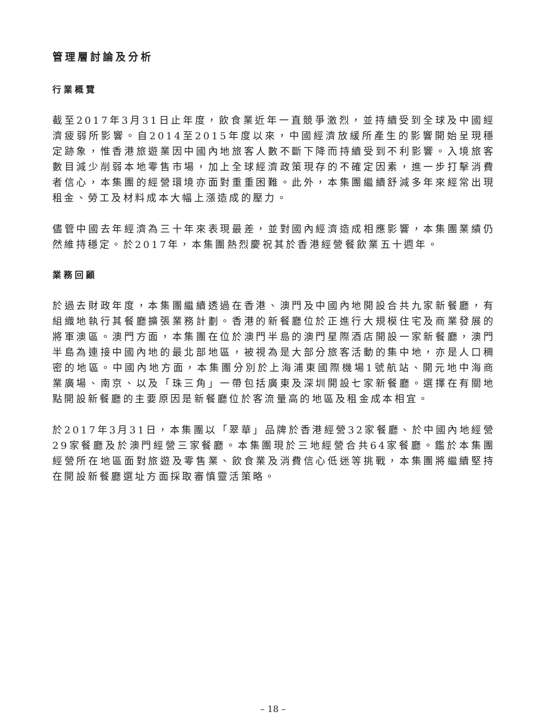管理層討論及分析
行業概覽
截至2017年3月31日止年度，飲食業近年一直競爭激烈，並持續受到全球及中國經濟疲弱所影響。自2014至2015年度以來，中國經濟放緩所產生的影響開始呈現穩定跡象，惟香港旅遊業因中國內地旅客人數不斷下降而持續受到不利影響。入境旅客數目減少削弱本地零售市場，加上全球經濟政策現存的不確定因素，進一步打擊消費者信心，本集團的經營環境亦面對重重困難。此外，本集團繼續舒減多年來經常出現租金、勞工及材料成本大幅上漲造成的壓力。
儘管中國去年經濟為三十年來表現最差，並對國內經濟造成相應影響，本集團業績仍然維持穩定。於2017年，本集團熱烈慶祝其於香港經營餐飲業五十週年。
業務回顧
於過去財政年度，本集團繼續透過在香港、澳門及中國內地開設合共九家新餐廳，有組織地執行其餐廳擴張業務計劃。香港的新餐廳位於正進行大規模住宅及商業發展的將軍澳區。澳門方面，本集團在位於澳門半島的澳門星際酒店開設一家新餐廳，澳門半島為連接中國內地的最北部地區，被視為是大部分旅客活動的集中地，亦是人口稠密的地區。中國內地方面，本集團分別於上海浦東國際機場1號航站、開元地中海商業廣場、南京、以及「珠三角」一帶包括廣東及深圳開設七家新餐廳。選擇在有關地點開設新餐廳的主要原因是新餐廳位於客流量高的地區及租金成本相宜。
於2017年3月31日，本集團以「翠華」品牌於香港經營32家餐廳、於中國內地經營29家餐廳及於澳門經營三家餐廳。本集團現於三地經營合共64家餐廳。鑑於本集團經營所在地區面對旅遊及零售業、飲食業及消費信心低迷等挑戰，本集團將繼續堅持在開設新餐廳選址方面採取審慎靈活策略。
– 18 –